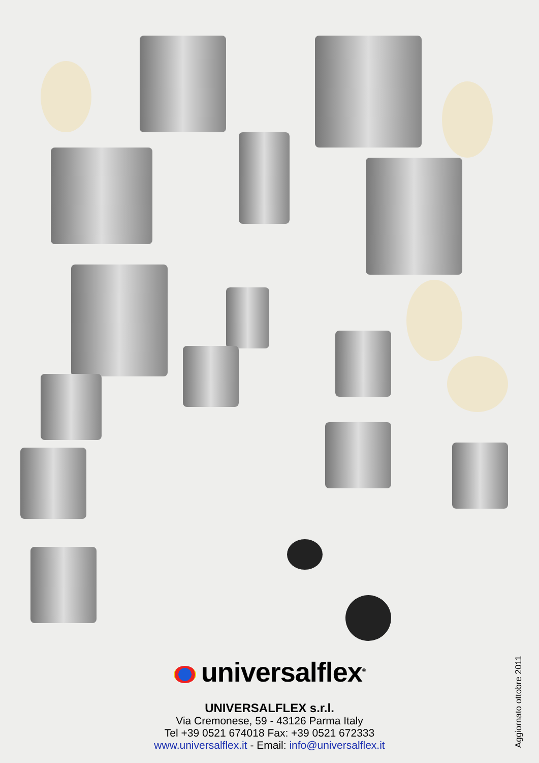universalflex<sup>®</sup>
UNIVERSALFLEX s.r.l.
Via Cremonese, 59 - 43126 Parma Italy
Tel +39 0521 674018 Fax: +39 0521 672333
www.universalflex.it - Email: info@universalflex.it
Aggiornato ottobre 2011